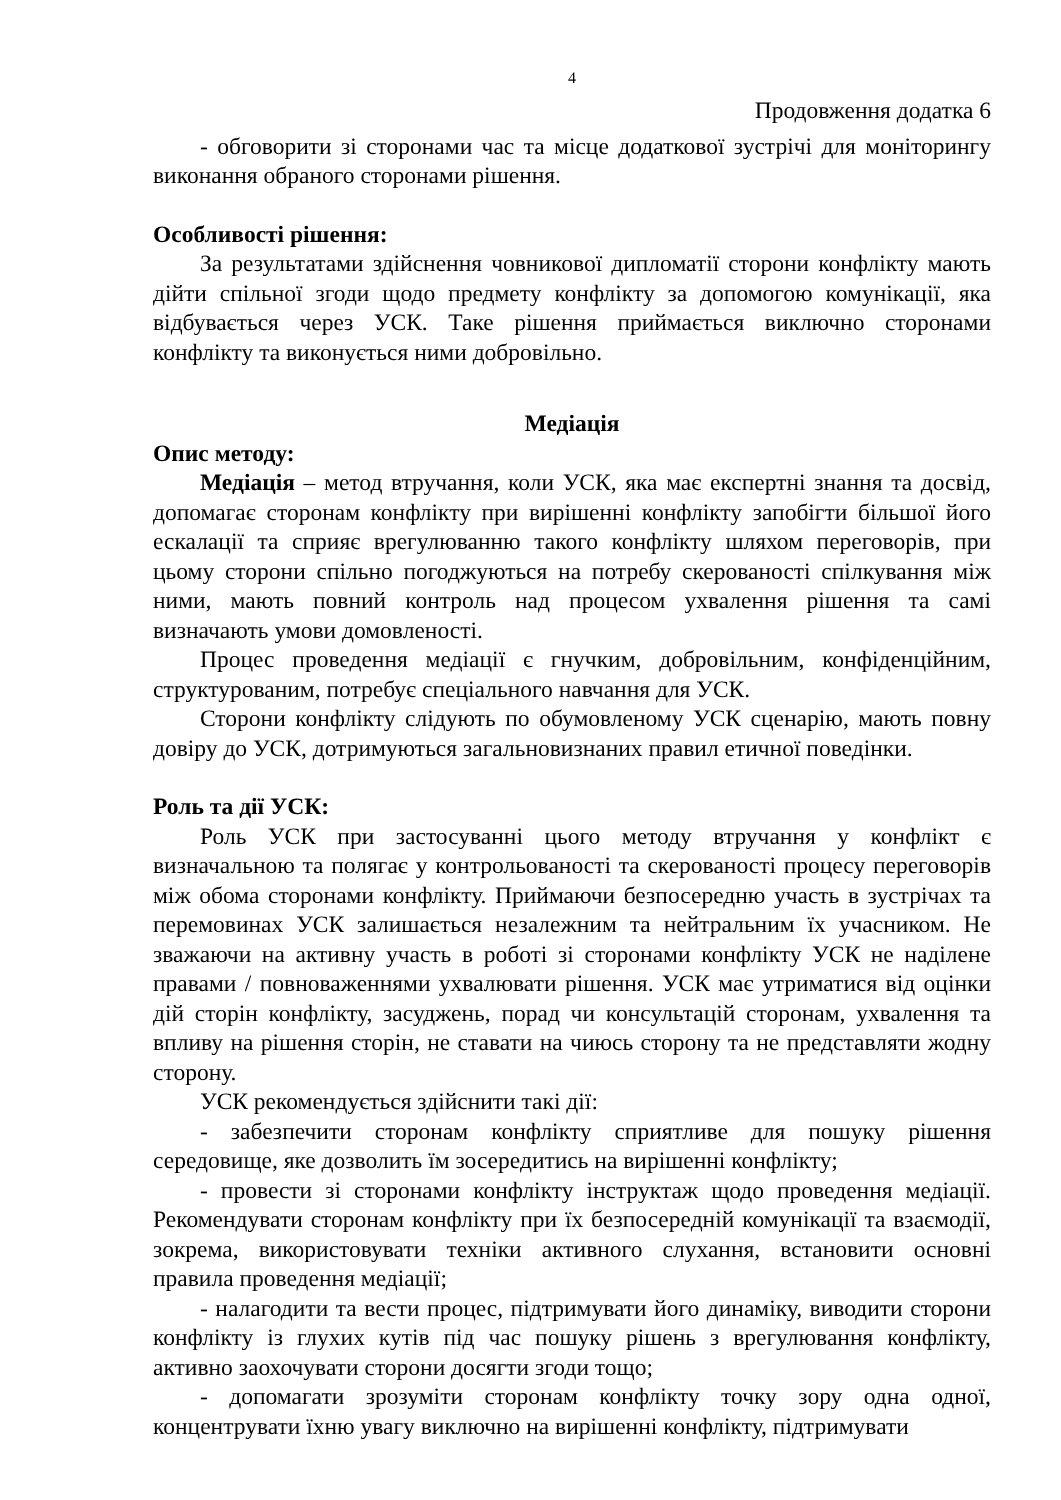4
Продовження додатка 6
- обговорити зі сторонами час та місце додаткової зустрічі для моніторингу виконання обраного сторонами рішення.
Особливості рішення:
За результатами здійснення човникової дипломатії сторони конфлікту мають дійти спільної згоди щодо предмету конфлікту за допомогою комунікації, яка відбувається через УСК. Таке рішення приймається виключно сторонами конфлікту та виконується ними добровільно.
Медіація
Опис методу:
Медіація – метод втручання, коли УСК, яка має експертні знання та досвід, допомагає сторонам конфлікту при вирішенні конфлікту запобігти більшої його ескалації та сприяє врегулюванню такого конфлікту шляхом переговорів, при цьому сторони спільно погоджуються на потребу скерованості спілкування між ними, мають повний контроль над процесом ухвалення рішення та самі визначають умови домовленості.
Процес проведення медіації є гнучким, добровільним, конфіденційним, структурованим, потребує спеціального навчання для УСК.
Сторони конфлікту слідують по обумовленому УСК сценарію, мають повну довіру до УСК, дотримуються загальновизнаних правил етичної поведінки.
Роль та дії УСК:
Роль УСК при застосуванні цього методу втручання у конфлікт є визначальною та полягає у контрольованості та скерованості процесу переговорів між обома сторонами конфлікту. Приймаючи безпосередню участь в зустрічах та перемовинах УСК залишається незалежним та нейтральним їх учасником. Не зважаючи на активну участь в роботі зі сторонами конфлікту УСК не наділене правами / повноваженнями ухвалювати рішення. УСК має утриматися від оцінки дій сторін конфлікту, засуджень, порад чи консультацій сторонам, ухвалення та впливу на рішення сторін, не ставати на чиюсь сторону та не представляти жодну сторону.
УСК рекомендується здійснити такі дії:
- забезпечити сторонам конфлікту сприятливе для пошуку рішення середовище, яке дозволить їм зосередитись на вирішенні конфлікту;
- провести зі сторонами конфлікту інструктаж щодо проведення медіації. Рекомендувати сторонам конфлікту при їх безпосередній комунікації та взаємодії, зокрема, використовувати техніки активного слухання, встановити основні правила проведення медіації;
- налагодити та вести процес, підтримувати його динаміку, виводити сторони конфлікту із глухих кутів під час пошуку рішень з врегулювання конфлікту, активно заохочувати сторони досягти згоди тощо;
- допомагати зрозуміти сторонам конфлікту точку зору одна одної, концентрувати їхню увагу виключно на вирішенні конфлікту, підтримувати